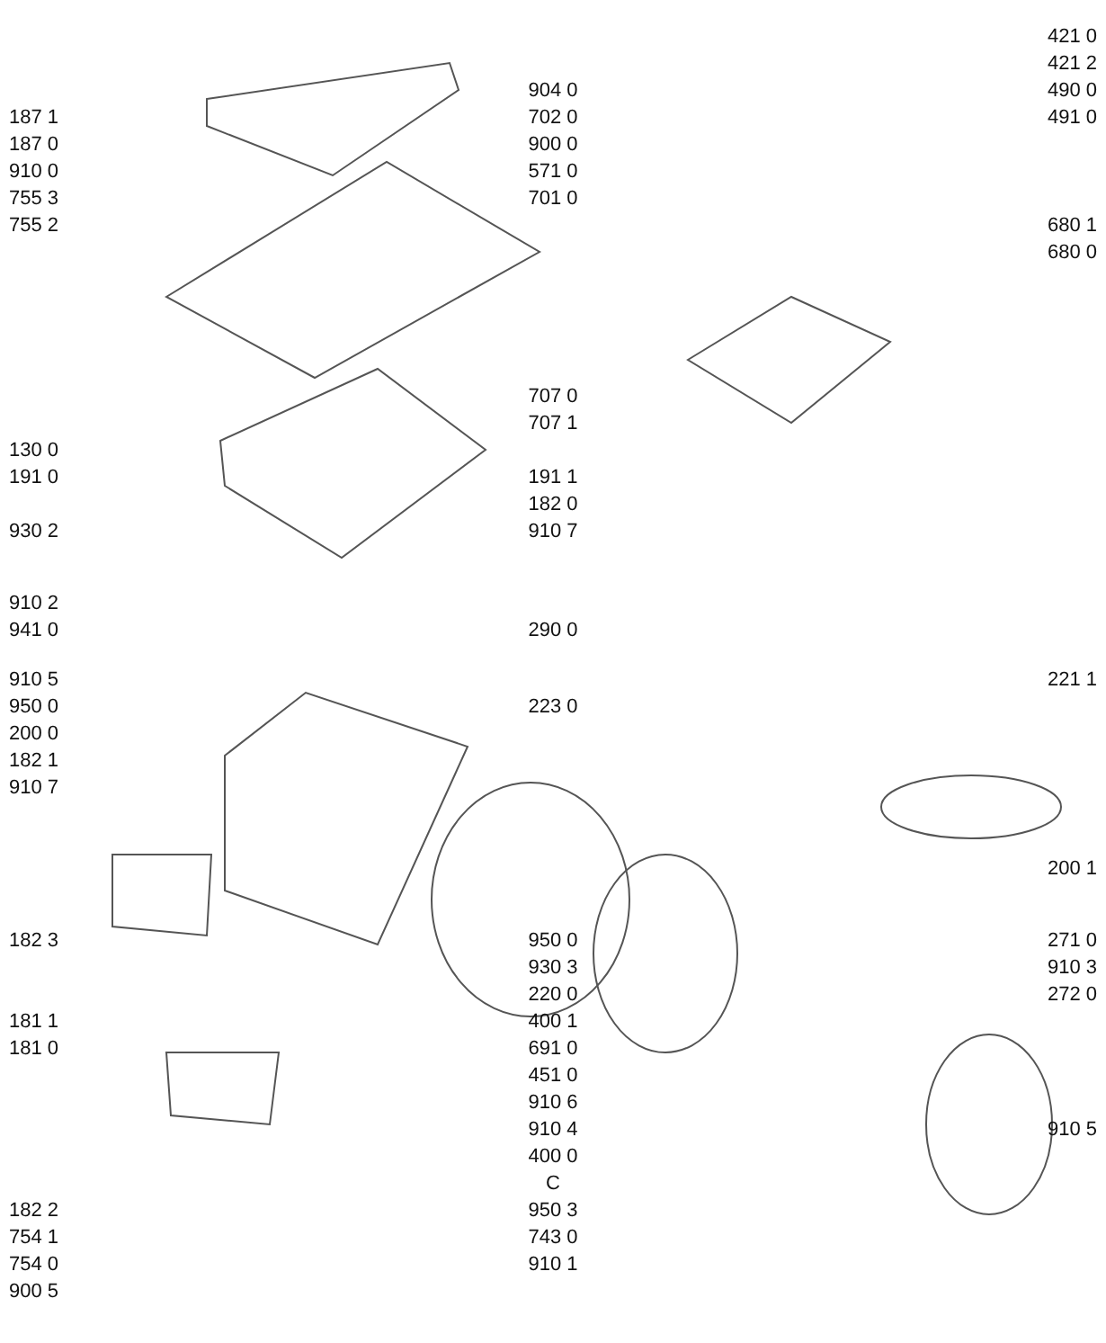421 0
421 2
904 0 490 0
187 1 702 0 491 0
187 0 900 0
910 0 571 0
755 3 701 0
755 2 680 1
680 0
707 0
707 1
130 0
191 0 191 1
182 0
930 2 910 7
910 2
941 0 290 0
910 5 221 1
950 0 223 0
200 0
182 1
910 7
200 1
182 3 950 0 271 0
930 3 910 3
220 0 272 0
181 1 400 1
181 0 691 0
451 0
910 6
910 4 910 5
400 0
C
182 2 950 3
754 1 743 0
754 0 910 1
900 5